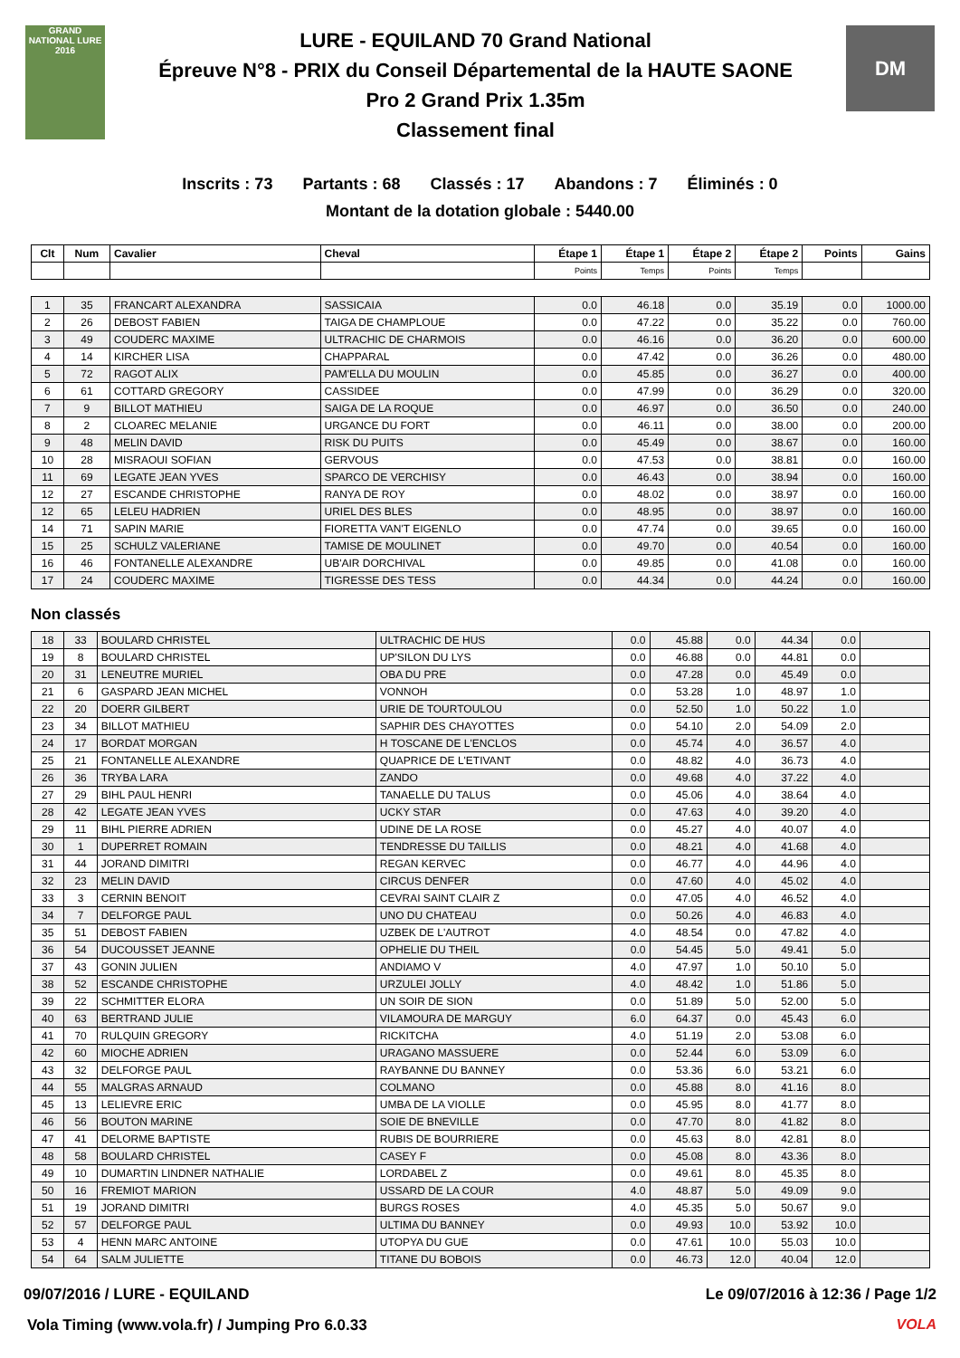GRAND NATIONAL LURE 2016
LURE - EQUILAND 70 Grand National
Épreuve N°8 - PRIX du Conseil Départemental de la HAUTE SAONE
Pro 2 Grand Prix 1.35m
Classement final
DM
Inscrits : 73 Partants : 68 Classés : 17 Abandons : 7 Éliminés : 0
Montant de la dotation globale : 5440.00
| Clt | Num | Cavalier | Cheval | Étape 1 | Étape 1 | Étape 2 | Étape 2 | Points | Gains |
| --- | --- | --- | --- | --- | --- | --- | --- | --- | --- |
| | | | | Points | Temps | Points | Temps | | |
| 1 | 35 | FRANCART ALEXANDRA | SASSICAIA | 0.0 | 46.18 | 0.0 | 35.19 | 0.0 | 1000.00 |
| 2 | 26 | DEBOST FABIEN | TAIGA DE CHAMPLOUE | 0.0 | 47.22 | 0.0 | 35.22 | 0.0 | 760.00 |
| 3 | 49 | COUDERC MAXIME | ULTRACHIC DE CHARMOIS | 0.0 | 46.16 | 0.0 | 36.20 | 0.0 | 600.00 |
| 4 | 14 | KIRCHER LISA | CHAPPARAL | 0.0 | 47.42 | 0.0 | 36.26 | 0.0 | 480.00 |
| 5 | 72 | RAGOT ALIX | PAM'ELLA DU MOULIN | 0.0 | 45.85 | 0.0 | 36.27 | 0.0 | 400.00 |
| 6 | 61 | COTTARD GREGORY | CASSIDEE | 0.0 | 47.99 | 0.0 | 36.29 | 0.0 | 320.00 |
| 7 | 9 | BILLOT MATHIEU | SAIGA DE LA ROQUE | 0.0 | 46.97 | 0.0 | 36.50 | 0.0 | 240.00 |
| 8 | 2 | CLOAREC MELANIE | URGANCE DU FORT | 0.0 | 46.11 | 0.0 | 38.00 | 0.0 | 200.00 |
| 9 | 48 | MELIN DAVID | RISK DU PUITS | 0.0 | 45.49 | 0.0 | 38.67 | 0.0 | 160.00 |
| 10 | 28 | MISRAOUI SOFIAN | GERVOUS | 0.0 | 47.53 | 0.0 | 38.81 | 0.0 | 160.00 |
| 11 | 69 | LEGATE JEAN YVES | SPARCO DE VERCHISY | 0.0 | 46.43 | 0.0 | 38.94 | 0.0 | 160.00 |
| 12 | 27 | ESCANDE CHRISTOPHE | RANYA DE ROY | 0.0 | 48.02 | 0.0 | 38.97 | 0.0 | 160.00 |
| 12 | 65 | LELEU HADRIEN | URIEL DES BLES | 0.0 | 48.95 | 0.0 | 38.97 | 0.0 | 160.00 |
| 14 | 71 | SAPIN MARIE | FIORETTA VAN'T EIGENLO | 0.0 | 47.74 | 0.0 | 39.65 | 0.0 | 160.00 |
| 15 | 25 | SCHULZ VALERIANE | TAMISE DE MOULINET | 0.0 | 49.70 | 0.0 | 40.54 | 0.0 | 160.00 |
| 16 | 46 | FONTANELLE ALEXANDRE | UB'AIR DORCHIVAL | 0.0 | 49.85 | 0.0 | 41.08 | 0.0 | 160.00 |
| 17 | 24 | COUDERC MAXIME | TIGRESSE DES TESS | 0.0 | 44.34 | 0.0 | 44.24 | 0.0 | 160.00 |
Non classés
| 18 | 33 | BOULARD CHRISTEL | ULTRACHIC DE HUS | 0.0 | 45.88 | 0.0 | 44.34 | 0.0 | |
| 19 | 8 | BOULARD CHRISTEL | UP'SILON DU LYS | 0.0 | 46.88 | 0.0 | 44.81 | 0.0 | |
| 20 | 31 | LENEUTRE MURIEL | OBA DU PRE | 0.0 | 47.28 | 0.0 | 45.49 | 0.0 | |
| 21 | 6 | GASPARD JEAN MICHEL | VONNOH | 0.0 | 53.28 | 1.0 | 48.97 | 1.0 | |
| 22 | 20 | DOERR GILBERT | URIE DE TOURTOULOU | 0.0 | 52.50 | 1.0 | 50.22 | 1.0 | |
| 23 | 34 | BILLOT MATHIEU | SAPHIR DES CHAYOTTES | 0.0 | 54.10 | 2.0 | 54.09 | 2.0 | |
| 24 | 17 | BORDAT MORGAN | H TOSCANE DE L'ENCLOS | 0.0 | 45.74 | 4.0 | 36.57 | 4.0 | |
| 25 | 21 | FONTANELLE ALEXANDRE | QUAPRICE DE L'ETIVANT | 0.0 | 48.82 | 4.0 | 36.73 | 4.0 | |
| 26 | 36 | TRYBA LARA | ZANDO | 0.0 | 49.68 | 4.0 | 37.22 | 4.0 | |
| 27 | 29 | BIHL PAUL HENRI | TANAELLE DU TALUS | 0.0 | 45.06 | 4.0 | 38.64 | 4.0 | |
| 28 | 42 | LEGATE JEAN YVES | UCKY STAR | 0.0 | 47.63 | 4.0 | 39.20 | 4.0 | |
| 29 | 11 | BIHL PIERRE ADRIEN | UDINE DE LA ROSE | 0.0 | 45.27 | 4.0 | 40.07 | 4.0 | |
| 30 | 1 | DUPERRET ROMAIN | TENDRESSE DU TAILLIS | 0.0 | 48.21 | 4.0 | 41.68 | 4.0 | |
| 31 | 44 | JORAND DIMITRI | REGAN KERVEC | 0.0 | 46.77 | 4.0 | 44.96 | 4.0 | |
| 32 | 23 | MELIN DAVID | CIRCUS DENFER | 0.0 | 47.60 | 4.0 | 45.02 | 4.0 | |
| 33 | 3 | CERNIN BENOIT | CEVRAI SAINT CLAIR Z | 0.0 | 47.05 | 4.0 | 46.52 | 4.0 | |
| 34 | 7 | DELFORGE PAUL | UNO DU CHATEAU | 0.0 | 50.26 | 4.0 | 46.83 | 4.0 | |
| 35 | 51 | DEBOST FABIEN | UZBEK DE L'AUTROT | 4.0 | 48.54 | 0.0 | 47.82 | 4.0 | |
| 36 | 54 | DUCOUSSET JEANNE | OPHELIE DU THEIL | 0.0 | 54.45 | 5.0 | 49.41 | 5.0 | |
| 37 | 43 | GONIN JULIEN | ANDIAMO V | 4.0 | 47.97 | 1.0 | 50.10 | 5.0 | |
| 38 | 52 | ESCANDE CHRISTOPHE | URZULEI JOLLY | 4.0 | 48.42 | 1.0 | 51.86 | 5.0 | |
| 39 | 22 | SCHMITTER ELORA | UN SOIR DE SION | 0.0 | 51.89 | 5.0 | 52.00 | 5.0 | |
| 40 | 63 | BERTRAND JULIE | VILAMOURA DE MARGUY | 6.0 | 64.37 | 0.0 | 45.43 | 6.0 | |
| 41 | 70 | RULQUIN GREGORY | RICKITCHA | 4.0 | 51.19 | 2.0 | 53.08 | 6.0 | |
| 42 | 60 | MIOCHE ADRIEN | URAGANO MASSUERE | 0.0 | 52.44 | 6.0 | 53.09 | 6.0 | |
| 43 | 32 | DELFORGE PAUL | RAYBANNE DU BANNEY | 0.0 | 53.36 | 6.0 | 53.21 | 6.0 | |
| 44 | 55 | MALGRAS ARNAUD | COLMANO | 0.0 | 45.88 | 8.0 | 41.16 | 8.0 | |
| 45 | 13 | LELIEVRE ERIC | UMBA DE LA VIOLLE | 0.0 | 45.95 | 8.0 | 41.77 | 8.0 | |
| 46 | 56 | BOUTON MARINE | SOIE DE BNEVILLE | 0.0 | 47.70 | 8.0 | 41.82 | 8.0 | |
| 47 | 41 | DELORME BAPTISTE | RUBIS DE BOURRIERE | 0.0 | 45.63 | 8.0 | 42.81 | 8.0 | |
| 48 | 58 | BOULARD CHRISTEL | CASEY F | 0.0 | 45.08 | 8.0 | 43.36 | 8.0 | |
| 49 | 10 | DUMARTIN LINDNER NATHALIE | LORDABEL Z | 0.0 | 49.61 | 8.0 | 45.35 | 8.0 | |
| 50 | 16 | FREMIOT MARION | USSARD DE LA COUR | 4.0 | 48.87 | 5.0 | 49.09 | 9.0 | |
| 51 | 19 | JORAND DIMITRI | BURGS ROSES | 4.0 | 45.35 | 5.0 | 50.67 | 9.0 | |
| 52 | 57 | DELFORGE PAUL | ULTIMA DU BANNEY | 0.0 | 49.93 | 10.0 | 53.92 | 10.0 | |
| 53 | 4 | HENN MARC ANTOINE | UTOPYA DU GUE | 0.0 | 47.61 | 10.0 | 55.03 | 10.0 | |
| 54 | 64 | SALM JULIETTE | TITANE DU BOBOIS | 0.0 | 46.73 | 12.0 | 40.04 | 12.0 | |
09/07/2016 / LURE - EQUILAND Le 09/07/2016 à 12:36 / Page 1/2
Vola Timing (www.vola.fr) / Jumping Pro 6.0.33
VOLA